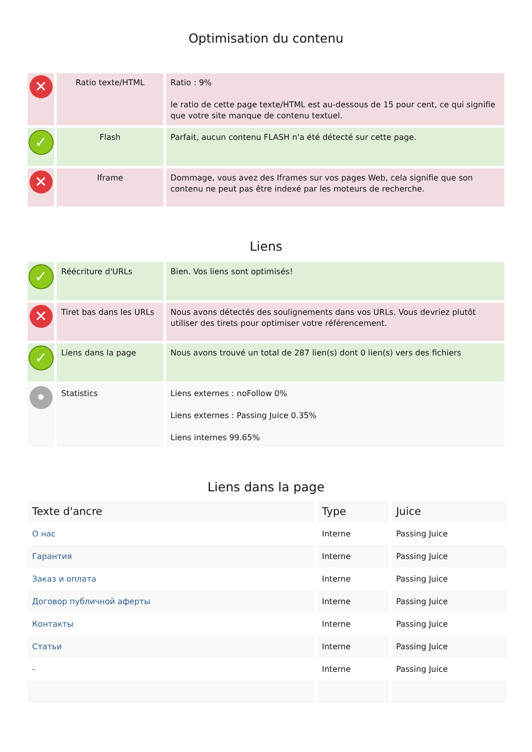Optimisation du contenu
| ✕ | Ratio texte/HTML | Ratio : 9% le ratio de cette page texte/HTML est au-dessous de 15 pour cent, ce qui signifie que votre site manque de contenu textuel. |
| ✓ | Flash | Parfait, aucun contenu FLASH n'a été détecté sur cette page. |
| ✕ | Iframe | Dommage, vous avez des Iframes sur vos pages Web, cela signifie que son contenu ne peut pas être indexé par les moteurs de recherche. |
Liens
| ✓ | Réécriture d'URLs | Bien. Vos liens sont optimisés! |
| ✕ | Tiret bas dans les URLs | Nous avons détectés des soulignements dans vos URLs. Vous devriez plutôt utiliser des tirets pour optimiser votre référencement. |
| ✓ | Liens dans la page | Nous avons trouvé un total de 287 lien(s) dont 0 lien(s) vers des fichiers |
| • | Statistics | Liens externes : noFollow 0% Liens externes : Passing Juice 0.35% Liens internes 99.65% |
Liens dans la page
| Texte d'ancre | Type | Juice |
| --- | --- | --- |
| О нас | Interne | Passing Juice |
| Гарантия | Interne | Passing Juice |
| Заказ и оплата | Interne | Passing Juice |
| Договор публичной аферты | Interne | Passing Juice |
| Контакты | Interne | Passing Juice |
| Статьи | Interne | Passing Juice |
| - | Interne | Passing Juice |